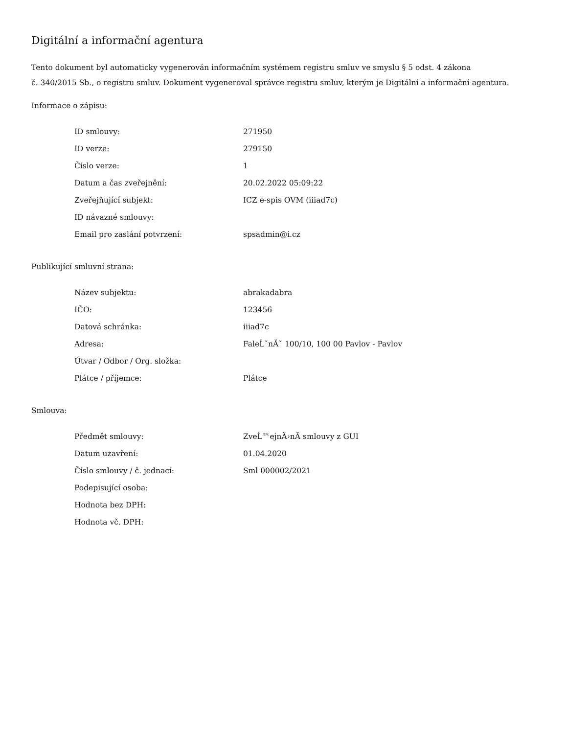Digitální a informační agentura
Tento dokument byl automaticky vygenerován informačním systémem registru smluv ve smyslu § 5 odst. 4 zákona
č. 340/2015 Sb., o registru smluv. Dokument vygeneroval správce registru smluv, kterým je Digitální a informační agentura.
Informace o zápisu:
| ID smlouvy: | 271950 |
| ID verze: | 279150 |
| Číslo verze: | 1 |
| Datum a čas zveřejnění: | 20.02.2022 05:09:22 |
| Zveřejňující subjekt: | ICZ e-spis OVM (iiiad7c) |
| ID návazné smlouvy: | |
| Email pro zaslání potvrzení: | spsadmin@i.cz |
Publikující smluvní strana:
| Název subjektu: | abrakadabra |
| IČO: | 123456 |
| Datová schránka: | iiiad7c |
| Adresa: | FaleĹˇnĂˇ 100/10, 100 00 Pavlov - Pavlov |
| Útvar / Odbor / Org. složka: | |
| Plátce / příjemce: | Plátce |
Smlouva:
| Předmět smlouvy: | ZveĹ™ejnÄ›nĂ­ smlouvy z GUI |
| Datum uzavření: | 01.04.2020 |
| Číslo smlouvy / č. jednací: | Sml 000002/2021 |
| Podepisující osoba: | |
| Hodnota bez DPH: | |
| Hodnota vč. DPH: | |